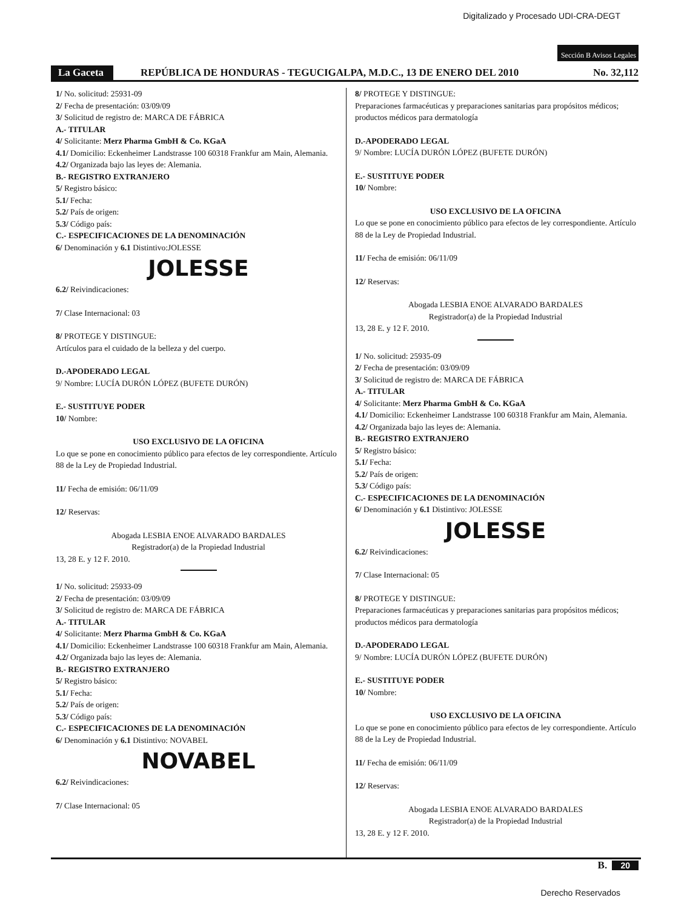Digitalizado y Procesado UDI-CRA-DEGT
Sección B Avisos Legales
La Gaceta REPÚBLICA DE HONDURAS - TEGUCIGALPA, M.D.C., 13 DE ENERO DEL 2010 No. 32,112
1/ No. solicitud: 25931-09
2/ Fecha de presentación: 03/09/09
3/ Solicitud de registro de: MARCA DE FÁBRICA
A.- TITULAR
4/ Solicitante: Merz Pharma GmbH & Co. KGaA
4.1/ Domicilio: Eckenheimer Landstrasse 100 60318 Frankfur am Main, Alemania.
4.2/ Organizada bajo las leyes de: Alemania.
B.- REGISTRO EXTRANJERO
5/ Registro básico:
5.1/ Fecha:
5.2/ País de origen:
5.3/ Código país:
C.- ESPECIFICACIONES DE LA DENOMINACIÓN
6/ Denominación y 6.1 Distintivo:JOLESSE
JOLESSE
6.2/ Reivindicaciones:
7/ Clase Internacional: 03
8/ PROTEGE Y DISTINGUE:
Artículos para el cuidado de la belleza y del cuerpo.
D.-APODERADO LEGAL
9/ Nombre: LUCÍA DURÓN LÓPEZ (BUFETE DURÓN)
E.- SUSTITUYE PODER
10/ Nombre:
USO EXCLUSIVO DE LA OFICINA
Lo que se pone en conocimiento público para efectos de ley correspondiente. Artículo 88 de la Ley de Propiedad Industrial.
11/ Fecha de emisión: 06/11/09
12/ Reservas:
Abogada LESBIA ENOE ALVARADO BARDALES
Registrador(a) de la Propiedad Industrial
13, 28 E. y 12 F. 2010.
1/ No. solicitud: 25933-09
2/ Fecha de presentación: 03/09/09
3/ Solicitud de registro de: MARCA DE FÁBRICA
A.- TITULAR
4/ Solicitante: Merz Pharma GmbH & Co. KGaA
4.1/ Domicilio: Eckenheimer Landstrasse 100 60318 Frankfur am Main, Alemania.
4.2/ Organizada bajo las leyes de: Alemania.
B.- REGISTRO EXTRANJERO
5/ Registro básico:
5.1/ Fecha:
5.2/ País de origen:
5.3/ Código país:
C.- ESPECIFICACIONES DE LA DENOMINACIÓN
6/ Denominación y 6.1 Distintivo: NOVABEL
NOVABEL
6.2/ Reivindicaciones:
7/ Clase Internacional: 05
8/ PROTEGE Y DISTINGUE:
Preparaciones farmacéuticas y preparaciones sanitarias para propósitos médicos; productos médicos para dermatología
D.-APODERADO LEGAL
9/ Nombre: LUCÍA DURÓN LÓPEZ (BUFETE DURÓN)
E.- SUSTITUYE PODER
10/ Nombre:
USO EXCLUSIVO DE LA OFICINA
Lo que se pone en conocimiento público para efectos de ley correspondiente. Artículo 88 de la Ley de Propiedad Industrial.
11/ Fecha de emisión: 06/11/09
12/ Reservas:
Abogada LESBIA ENOE ALVARADO BARDALES
Registrador(a) de la Propiedad Industrial
13, 28 E. y 12 F. 2010.
1/ No. solicitud: 25935-09
2/ Fecha de presentación: 03/09/09
3/ Solicitud de registro de: MARCA DE FÁBRICA
A.- TITULAR
4/ Solicitante: Merz Pharma GmbH & Co. KGaA
4.1/ Domicilio: Eckenheimer Landstrasse 100 60318 Frankfur am Main, Alemania.
4.2/ Organizada bajo las leyes de: Alemania.
B.- REGISTRO EXTRANJERO
5/ Registro básico:
5.1/ Fecha:
5.2/ País de origen:
5.3/ Código país:
C.- ESPECIFICACIONES DE LA DENOMINACIÓN
6/ Denominación y 6.1 Distintivo: JOLESSE
JOLESSE
6.2/ Reivindicaciones:
7/ Clase Internacional: 05
8/ PROTEGE Y DISTINGUE:
Preparaciones farmacéuticas y preparaciones sanitarias para propósitos médicos; productos médicos para dermatología
D.-APODERADO LEGAL
9/ Nombre: LUCÍA DURÓN LÓPEZ (BUFETE DURÓN)
E.- SUSTITUYE PODER
10/ Nombre:
USO EXCLUSIVO DE LA OFICINA
Lo que se pone en conocimiento público para efectos de ley correspondiente. Artículo 88 de la Ley de Propiedad Industrial.
11/ Fecha de emisión: 06/11/09
12/ Reservas:
Abogada LESBIA ENOE ALVARADO BARDALES
Registrador(a) de la Propiedad Industrial
13, 28 E. y 12 F. 2010.
B. 20
Derecho Reservados